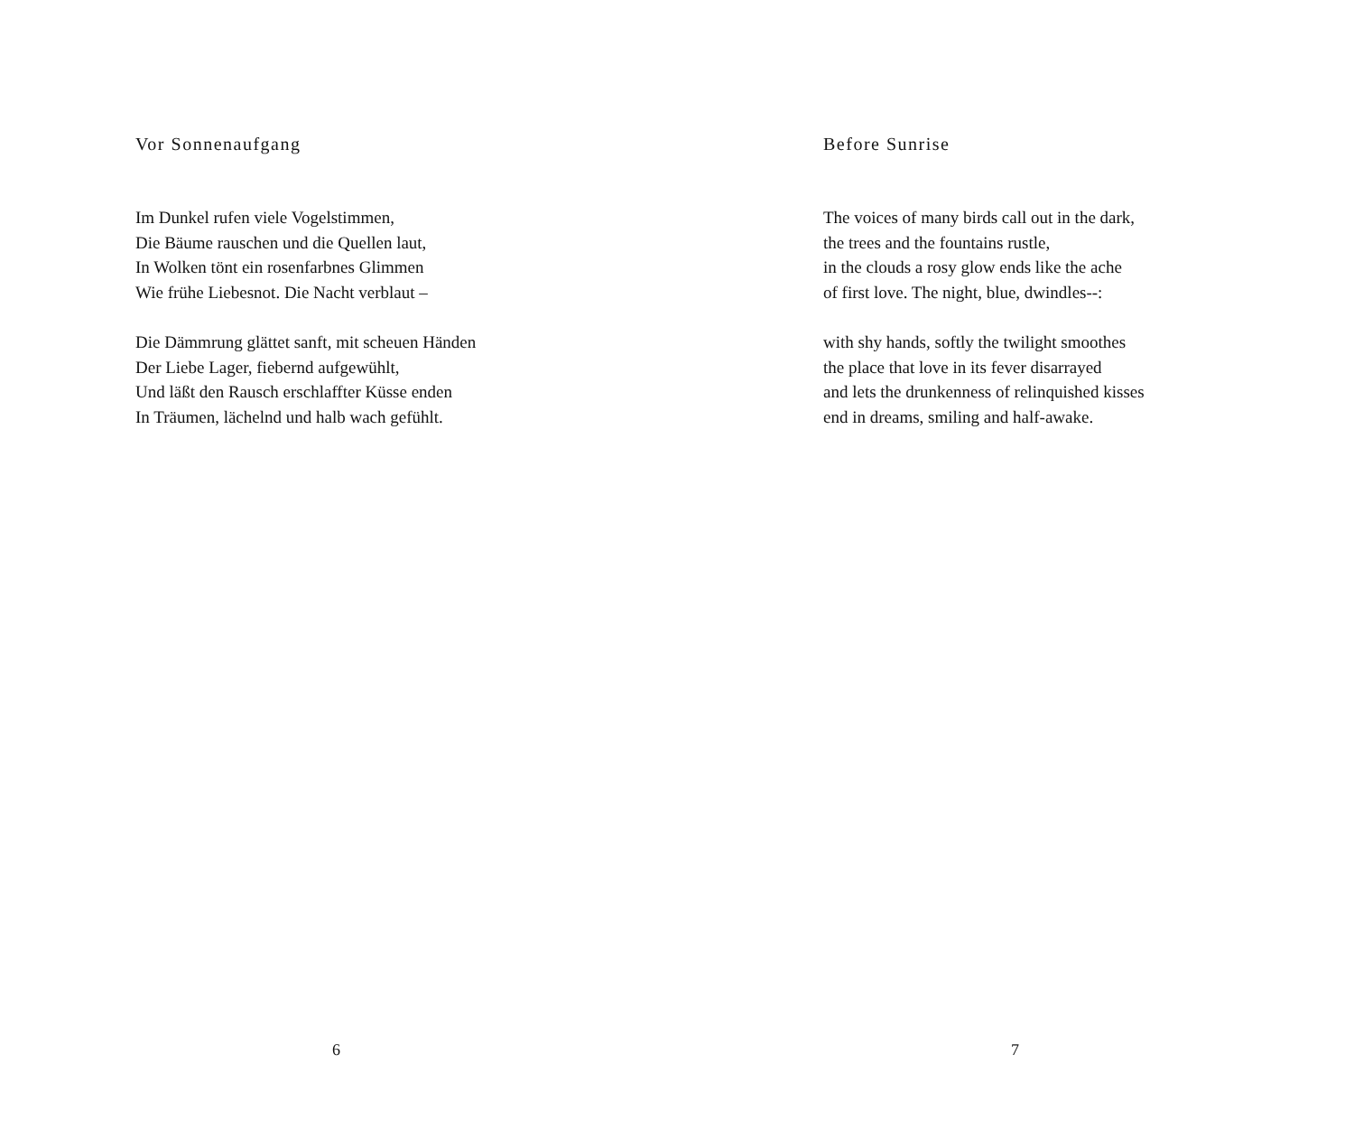Vor Sonnenaufgang
Im Dunkel rufen viele Vogelstimmen,
Die Bäume rauschen und die Quellen laut,
In Wolken tönt ein rosenfarbnes Glimmen
Wie frühe Liebesnot. Die Nacht verblaut –
Die Dämmrung glättet sanft, mit scheuen Händen
Der Liebe Lager, fiebernd aufgewühlt,
Und läßt den Rausch erschlaffter Küsse enden
In Träumen, lächelnd und halb wach gefühlt.
6
Before Sunrise
The voices of many birds call out in the dark,
the trees and the fountains rustle,
in the clouds a rosy glow ends like the ache
of first love. The night, blue, dwindles--:
with shy hands, softly the twilight smoothes
the place that love in its fever disarrayed
and lets the drunkenness of relinquished kisses
end in dreams, smiling and half-awake.
7